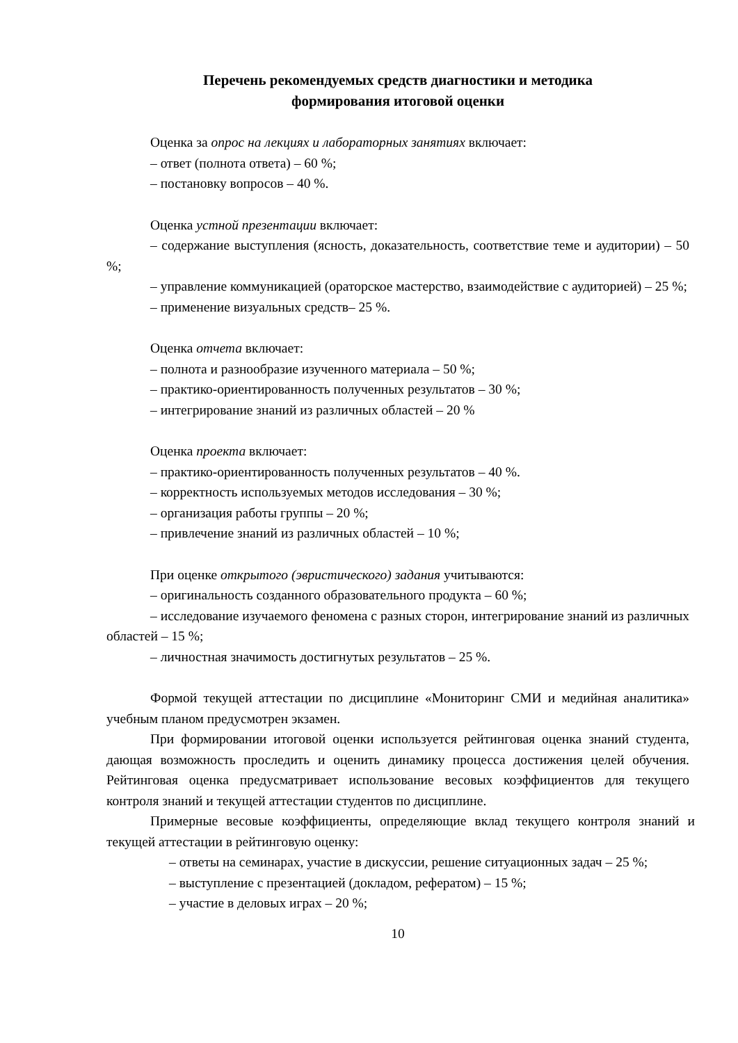Перечень рекомендуемых средств диагностики и методика
формирования итоговой оценки
Оценка за опрос на лекциях и лабораторных занятиях включает:
– ответ (полнота ответа) – 60 %;
– постановку вопросов – 40 %.
Оценка устной презентации включает:
– содержание выступления (ясность, доказательность, соответствие теме и аудитории) – 50 %;
– управление коммуникацией (ораторское мастерство, взаимодействие с аудиторией) – 25 %;
– применение визуальных средств– 25 %.
Оценка отчета включает:
– полнота и разнообразие изученного материала – 50 %;
– практико-ориентированность полученных результатов – 30 %;
– интегрирование знаний из различных областей – 20 %
Оценка проекта включает:
– практико-ориентированность полученных результатов – 40 %.
– корректность используемых методов исследования – 30 %;
– организация работы группы – 20 %;
– привлечение знаний из различных областей – 10 %;
При оценке открытого (эвристического) задания учитываются:
– оригинальность созданного образовательного продукта – 60 %;
– исследование изучаемого феномена с разных сторон, интегрирование знаний из различных областей – 15 %;
– личностная значимость достигнутых результатов – 25 %.
Формой текущей аттестации по дисциплине «Мониторинг СМИ и медийная аналитика» учебным планом предусмотрен экзамен.
При формировании итоговой оценки используется рейтинговая оценка знаний студента, дающая возможность проследить и оценить динамику процесса достижения целей обучения. Рейтинговая оценка предусматривает использование весовых коэффициентов для текущего контроля знаний и текущей аттестации студентов по дисциплине.
Примерные весовые коэффициенты, определяющие вклад текущего контроля знаний и текущей аттестации в рейтинговую оценку:
– ответы на семинарах, участие в дискуссии, решение ситуационных задач – 25 %;
– выступление с презентацией (докладом, рефератом) – 15 %;
– участие в деловых играх – 20 %;
10